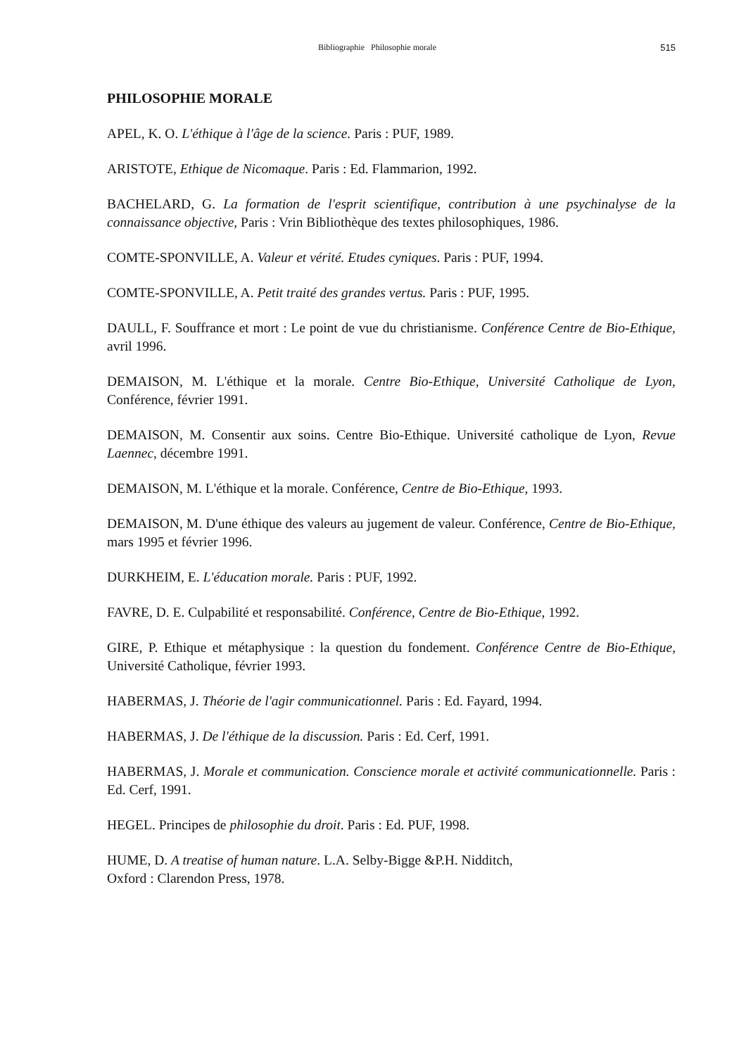Bibliographie Philosophie morale 515
PHILOSOPHIE MORALE
APEL, K. O. L'éthique à l'âge de la science. Paris : PUF, 1989.
ARISTOTE, Ethique de Nicomaque. Paris : Ed. Flammarion, 1992.
BACHELARD, G. La formation de l'esprit scientifique, contribution à une psychinalyse de la connaissance objective, Paris : Vrin Bibliothèque des textes philosophiques, 1986.
COMTE-SPONVILLE, A. Valeur et vérité. Etudes cyniques. Paris : PUF, 1994.
COMTE-SPONVILLE, A. Petit traité des grandes vertus. Paris : PUF, 1995.
DAULL, F. Souffrance et mort : Le point de vue du christianisme. Conférence Centre de Bio-Ethique, avril 1996.
DEMAISON, M. L'éthique et la morale. Centre Bio-Ethique, Université Catholique de Lyon, Conférence, février 1991.
DEMAISON, M. Consentir aux soins. Centre Bio-Ethique. Université catholique de Lyon, Revue Laennec, décembre 1991.
DEMAISON, M. L'éthique et la morale. Conférence, Centre de Bio-Ethique, 1993.
DEMAISON, M. D'une éthique des valeurs au jugement de valeur. Conférence, Centre de Bio-Ethique, mars 1995 et février 1996.
DURKHEIM, E. L'éducation morale. Paris : PUF, 1992.
FAVRE, D. E. Culpabilité et responsabilité. Conférence, Centre de Bio-Ethique, 1992.
GIRE, P. Ethique et métaphysique : la question du fondement. Conférence Centre de Bio-Ethique, Université Catholique, février 1993.
HABERMAS, J. Théorie de l'agir communicationnel. Paris : Ed. Fayard, 1994.
HABERMAS, J. De l'éthique de la discussion. Paris : Ed. Cerf, 1991.
HABERMAS, J. Morale et communication. Conscience morale et activité communicationnelle. Paris : Ed. Cerf, 1991.
HEGEL. Principes de philosophie du droit. Paris : Ed. PUF, 1998.
HUME, D. A treatise of human nature. L.A. Selby-Bigge &P.H. Nidditch,
Oxford : Clarendon Press, 1978.